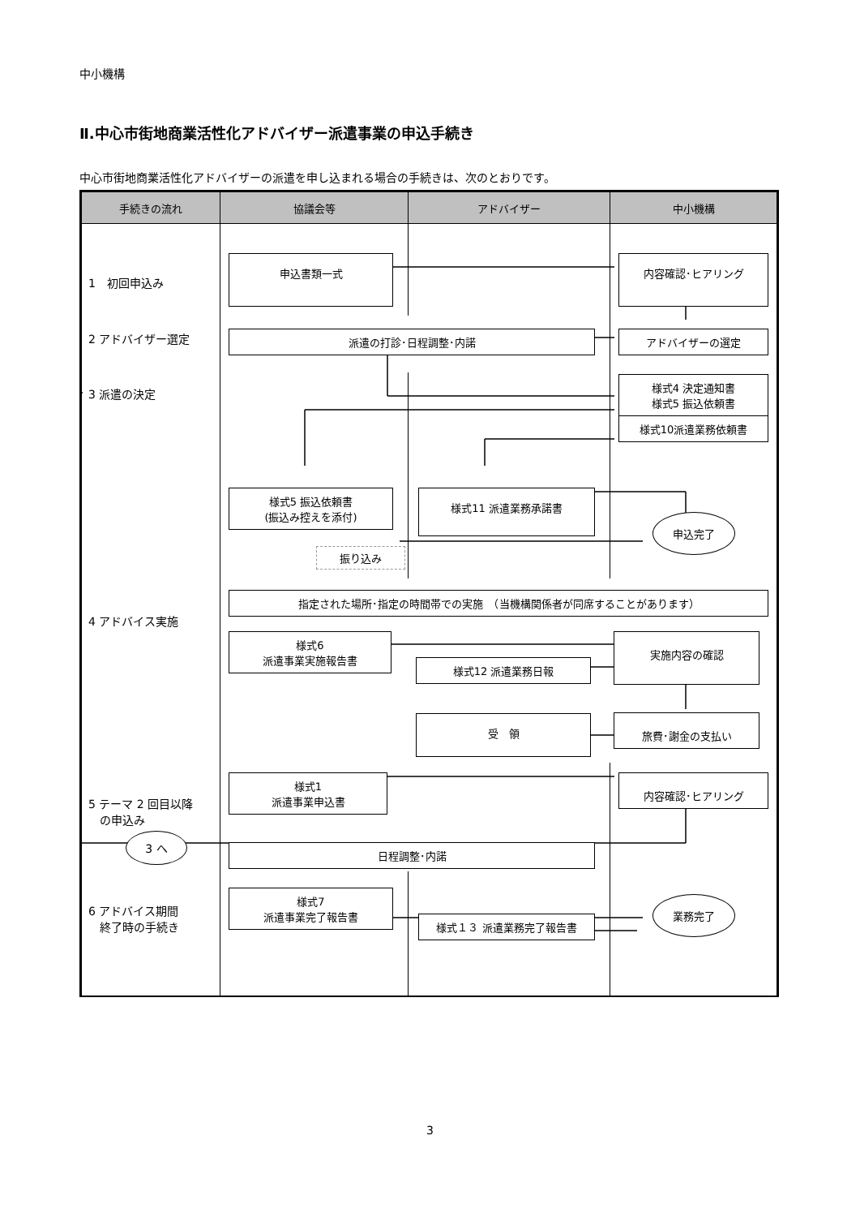中小機構
Ⅱ.中心市街地商業活性化アドバイザー派遣事業の申込手続き
中心市街地商業活性化アドバイザーの派遣を申し込まれる場合の手続きは、次のとおりです。
| 手続きの流れ | 協議会等 | アドバイザー | 中小機構 |
| --- | --- | --- | --- |
| 1 初回申込み | 申込書類一式 | | 内容確認･ヒアリング |
| 2 アドバイザー選定 | 派遣の打診･日程調整･内諾 | | アドバイザーの選定 |
| 3 派遣の決定 | 様式5 振込依頼書 (振込み控えを添付) 振り込み | 様式11 派遣業務承諾書 | 様式4 決定通知書 様式5 振込依頼書 様式10派遣業務依頼書 申込完了 |
| 4 アドバイス実施 | 指定された場所･指定の時間帯での実施 （当機構関係者が同席することがあります） / 様式6 派遣事業実施報告書 / 様式12 派遣業務日報 受 領 / 実施内容の確認 旅費･謝金の支払い / | | |
| 5 テーマ 2 回目以降 の申込み 3 へ | 様式1 派遣事業申込書 日程調整･内諾 | | 内容確認･ヒアリング |
| 6 アドバイス期間 終了時の手続き | 様式7 派遣事業完了報告書 | 様式１３ 派遣業務完了報告書 | 業務完了 |
3